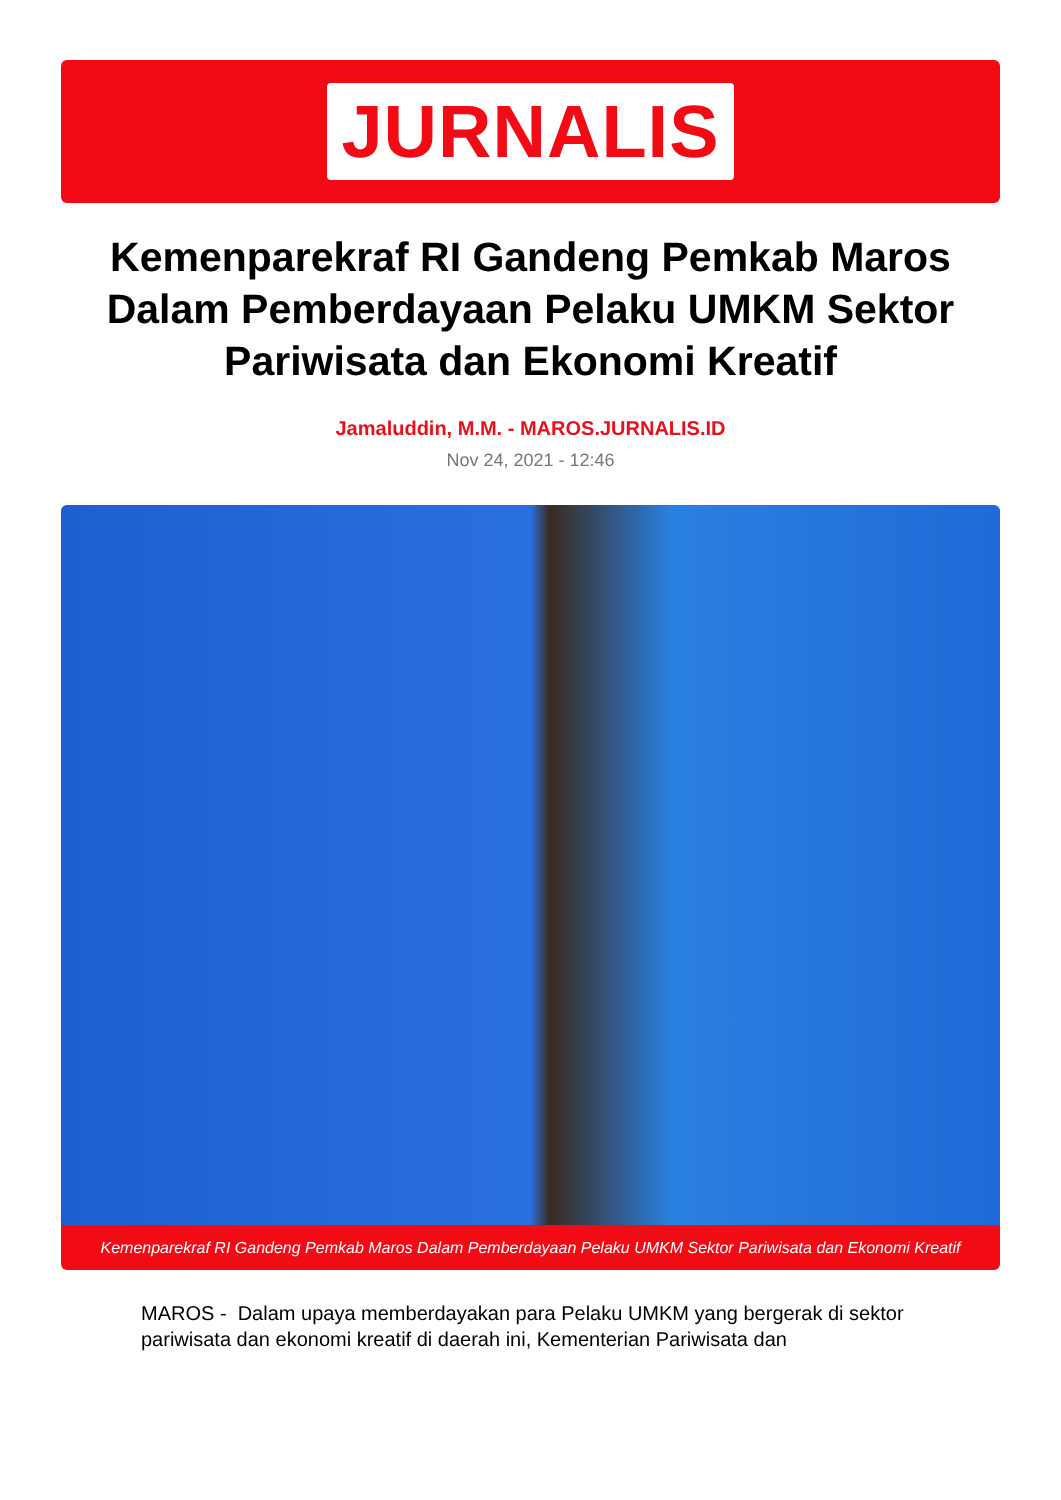JURNALIS
Kemenparekraf RI Gandeng Pemkab Maros Dalam Pemberdayaan Pelaku UMKM Sektor Pariwisata dan Ekonomi Kreatif
Jamaluddin, M.M. - MAROS.JURNALIS.ID
Nov 24, 2021 - 12:46
Kemenparekraf RI Gandeng Pemkab Maros Dalam Pemberdayaan Pelaku UMKM Sektor Pariwisata dan Ekonomi Kreatif
MAROS - Dalam upaya memberdayakan para Pelaku UMKM yang bergerak di sektor pariwisata dan ekonomi kreatif di daerah ini, Kementerian Pariwisata dan